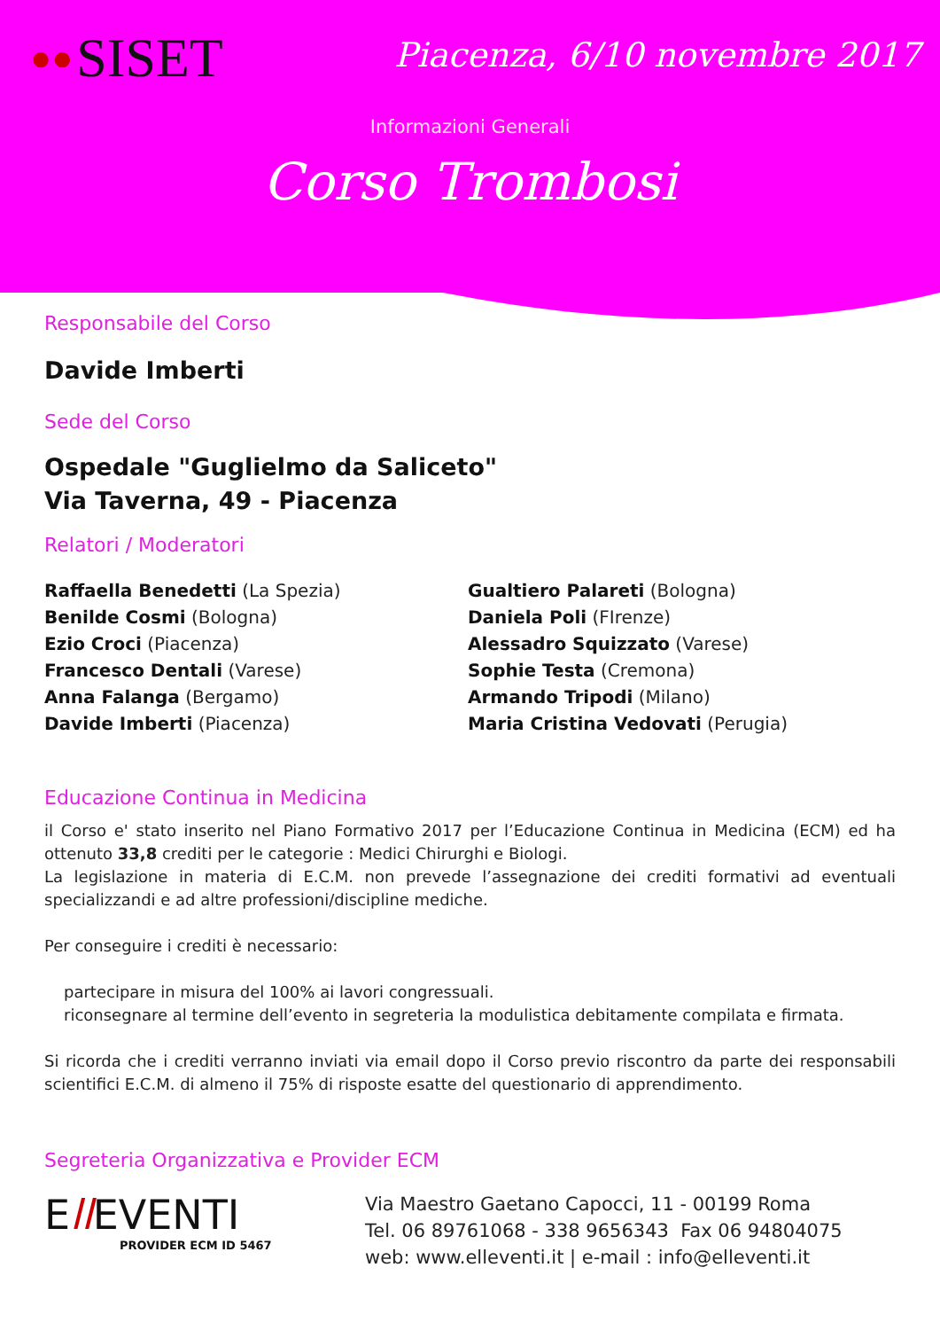●● SISET
Piacenza, 6/10 novembre 2017
Informazioni Generali
Corso Trombosi
Responsabile del Corso
Davide Imberti
Sede del Corso
Ospedale "Guglielmo da Saliceto"
Via Taverna, 49 - Piacenza
Relatori / Moderatori
Raffaella Benedetti (La Spezia)
Benilde Cosmi (Bologna)
Ezio Croci (Piacenza)
Francesco Dentali (Varese)
Anna Falanga (Bergamo)
Davide Imberti (Piacenza)
Gualtiero Palareti (Bologna)
Daniela Poli (FIrenze)
Alessadro Squizzato (Varese)
Sophie Testa (Cremona)
Armando Tripodi (Milano)
Maria Cristina Vedovati (Perugia)
Educazione Continua in Medicina
il Corso e' stato inserito nel Piano Formativo 2017 per l’Educazione Continua in Medicina (ECM) ed ha ottenuto 33,8 crediti per le categorie : Medici Chirurghi e Biologi.
La legislazione in materia di E.C.M. non prevede l’assegnazione dei crediti formativi ad eventuali specializzandi e ad altre professioni/discipline mediche.
Per conseguire i crediti è necessario:
partecipare in misura del 100% ai lavori congressuali.
riconsegnare al termine dell’evento in segreteria la modulistica debitamente compilata e firmata.
Si ricorda che i crediti verranno inviati via email dopo il Corso previo riscontro da parte dei responsabili scientifici E.C.M. di almeno il 75% di risposte esatte del questionario di apprendimento.
Segreteria Organizzativa e Provider ECM
Ell EVENTI
PROVIDER ECM ID 5467
Via Maestro Gaetano Capocci, 11 - 00199 Roma
Tel. 06 89761068 - 338 9656343 Fax 06 94804075
web: www.elleventi.it | e-mail : info@elleventi.it